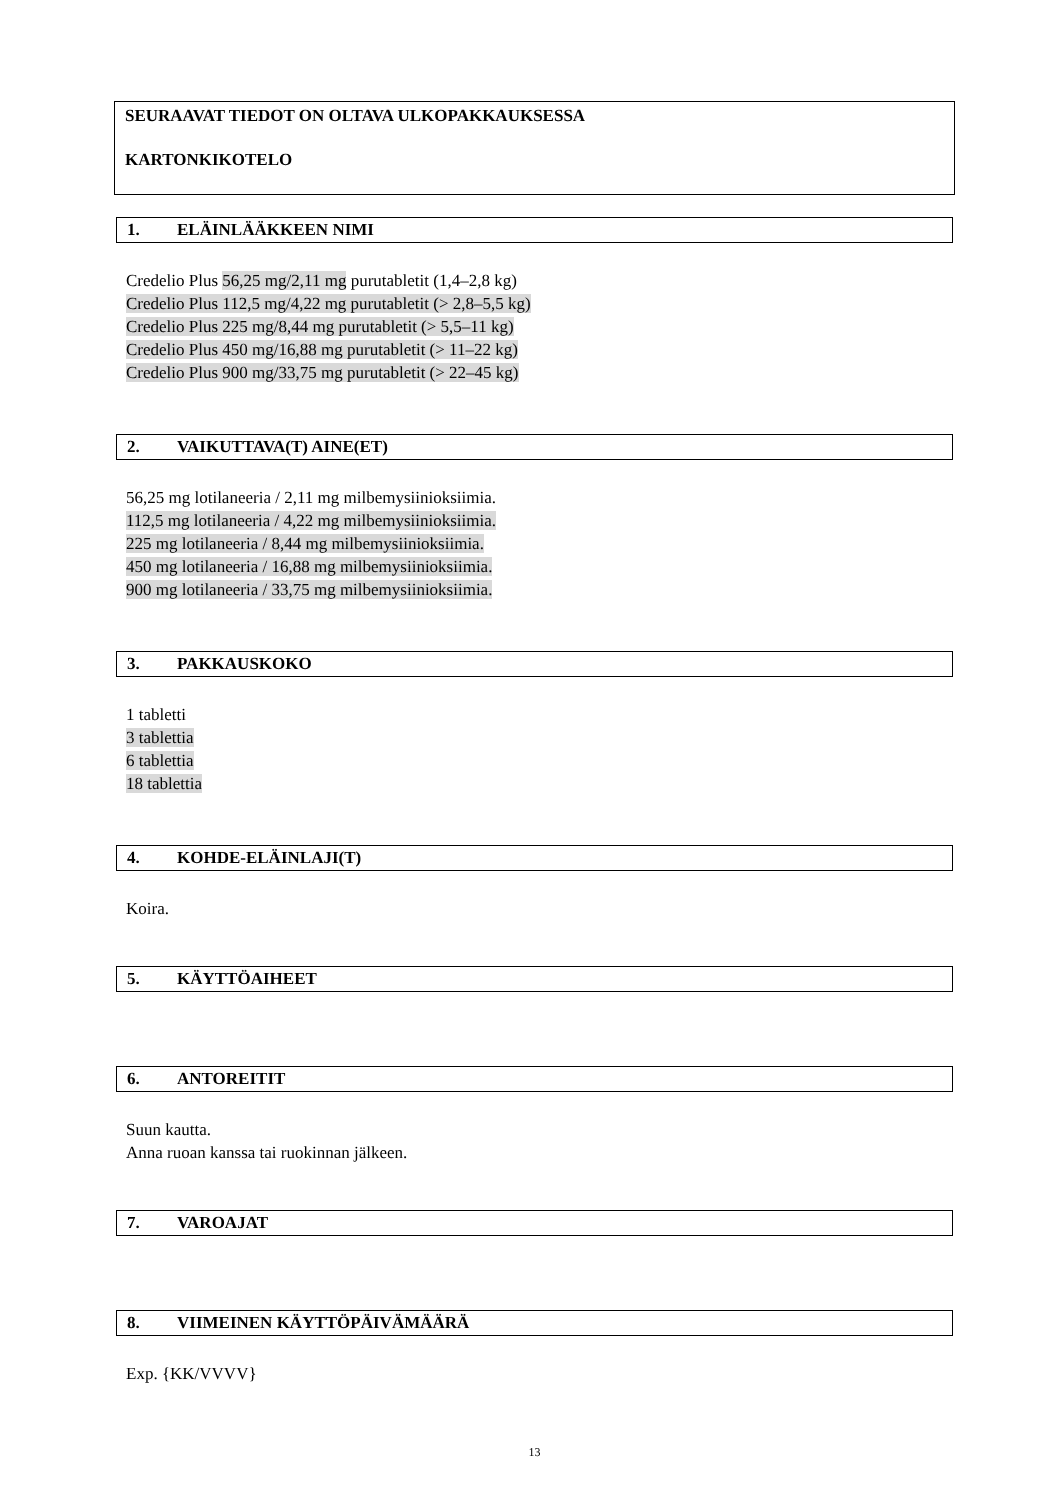SEURAAVAT TIEDOT ON OLTAVA ULKOPAKKAUKSESSA
KARTONKIKOTELO
1. ELÄINLÄÄKKEEN NIMI
Credelio Plus 56,25 mg/2,11 mg purutabletit (1,4–2,8 kg)
Credelio Plus 112,5 mg/4,22 mg purutabletit (> 2,8–5,5 kg)
Credelio Plus 225 mg/8,44 mg purutabletit (> 5,5–11 kg)
Credelio Plus 450 mg/16,88 mg purutabletit (> 11–22 kg)
Credelio Plus 900 mg/33,75 mg purutabletit (> 22–45 kg)
2. VAIKUTTAVA(T) AINE(ET)
56,25 mg lotilaneeria / 2,11 mg milbemysiinioksiimia.
112,5 mg lotilaneeria / 4,22 mg milbemysiinioksiimia.
225 mg lotilaneeria / 8,44 mg milbemysiinioksiimia.
450 mg lotilaneeria / 16,88 mg milbemysiinioksiimia.
900 mg lotilaneeria / 33,75 mg milbemysiinioksiimia.
3. PAKKAUSKOKO
1 tabletti
3 tablettia
6 tablettia
18 tablettia
4. KOHDE-ELÄINLAJI(T)
Koira.
5. KÄYTTÖAIHEET
6. ANTOREITIT
Suun kautta.
Anna ruoan kanssa tai ruokinnan jälkeen.
7. VAROAJAT
8. VIIMEINEN KÄYTTÖPÄIVÄMÄÄRÄ
Exp. {KK/VVVV}
13